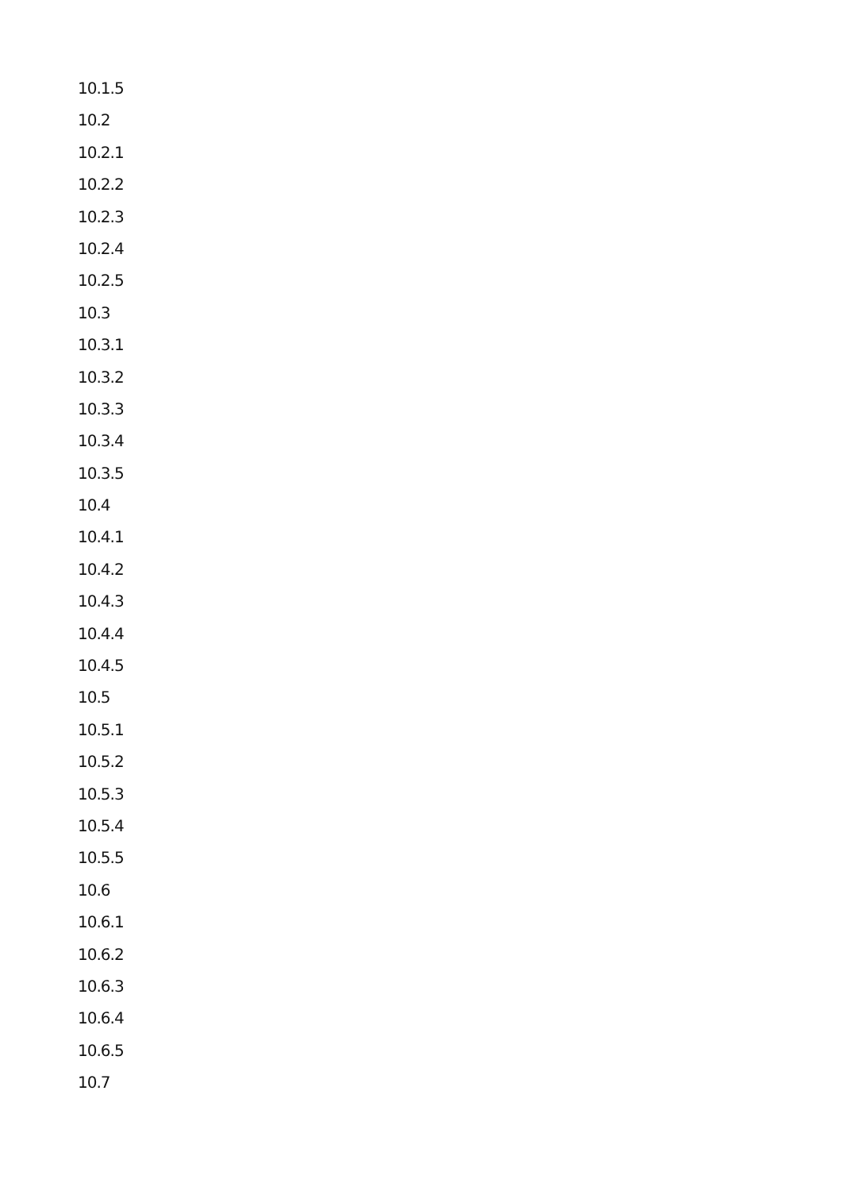10.1.5
10.2
10.2.1
10.2.2
10.2.3
10.2.4
10.2.5
10.3
10.3.1
10.3.2
10.3.3
10.3.4
10.3.5
10.4
10.4.1
10.4.2
10.4.3
10.4.4
10.4.5
10.5
10.5.1
10.5.2
10.5.3
10.5.4
10.5.5
10.6
10.6.1
10.6.2
10.6.3
10.6.4
10.6.5
10.7